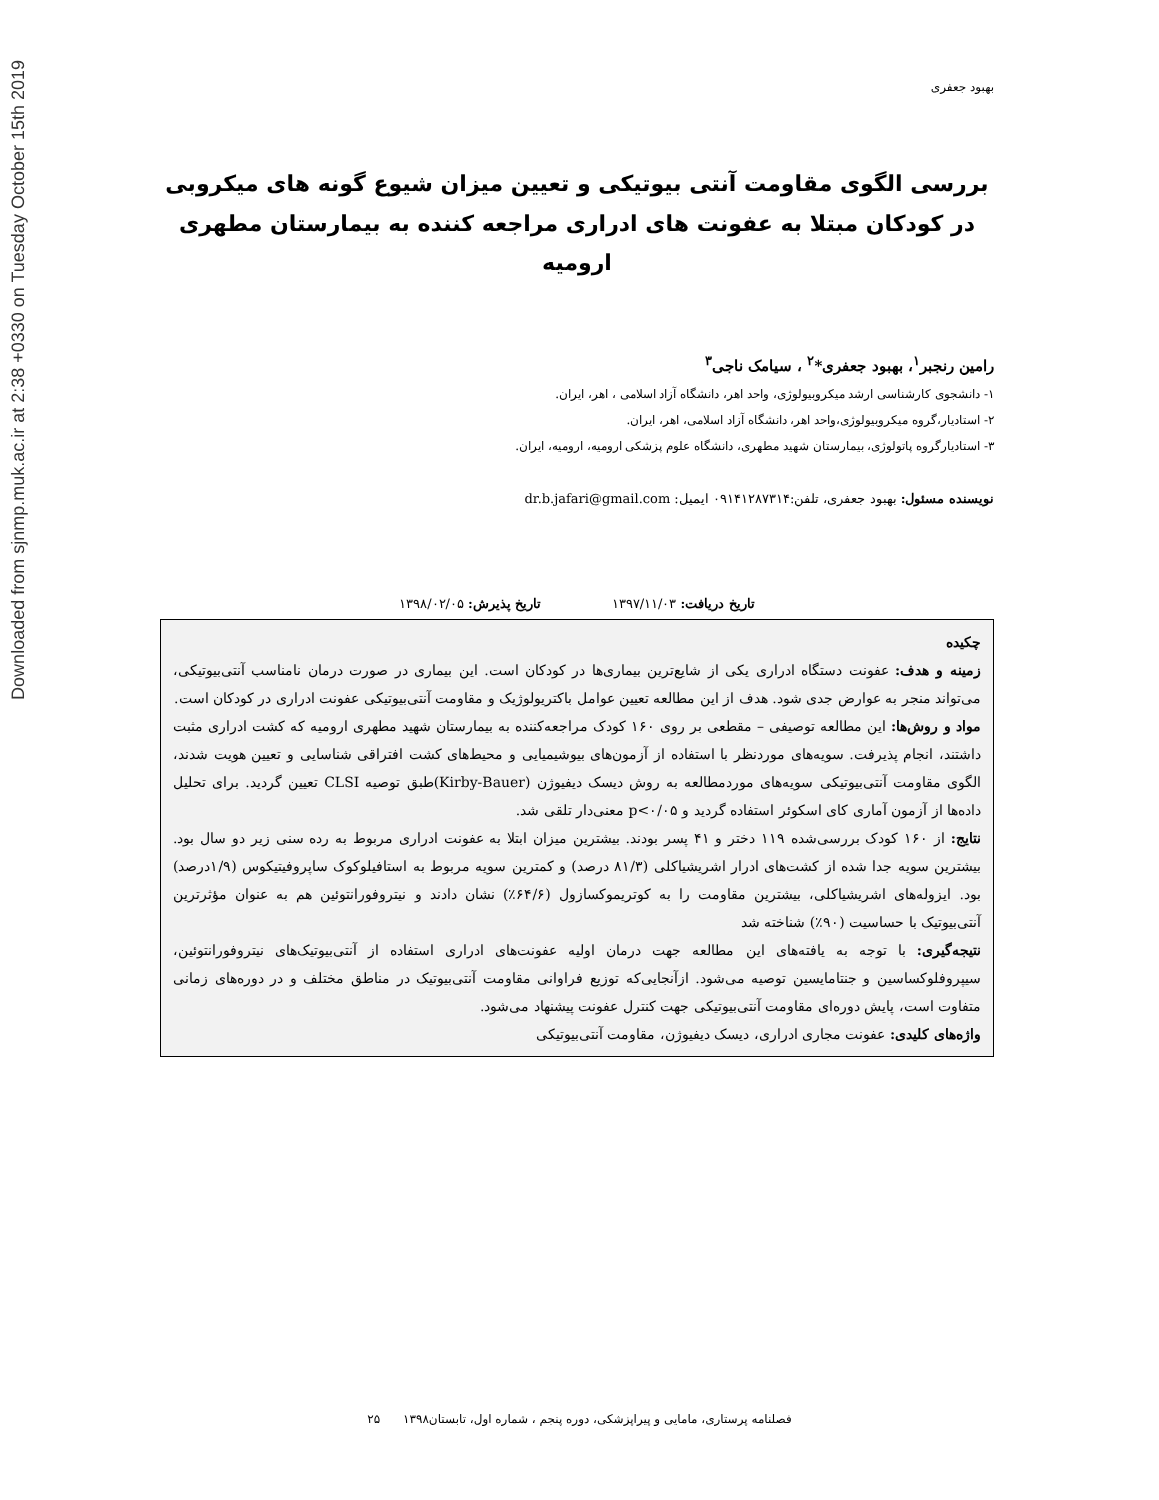Downloaded from sjnmp.muk.ac.ir at 2:38 +0330 on Tuesday October 15th 2019
بهبود جعفری
بررسی الگوی مقاومت آنتی بیوتیکی و تعیین میزان شیوع گونه های میکروبی در کودکان مبتلا به عفونت های ادراری مراجعه کننده به بیمارستان مطهری ارومیه
رامین رنجبر<sup>۱</sup>، بهبود جعفری*<sup>۲</sup> ، سیامک ناجی<sup>۳</sup>
۱- دانشجوی کارشناسی ارشد میکروبیولوژی، واحد اهر، دانشگاه آزاد اسلامی ، اهر، ایران.
۲- استادیار،گروه میکروبیولوژی،واحد اهر، دانشگاه آزاد اسلامی، اهر، ایران.
۳- استادیارگروه پاتولوژی، بیمارستان شهید مطهری، دانشگاه علوم پزشکی ارومیه، ارومیه، ایران.
نویسنده مسئول: بهبود جعفری، تلفن:۰۹۱۴۱۲۸۷۳۱۴ ایمیل: dr.b.jafari@gmail.com
تاریخ دریافت: ۱۳۹۷/۱۱/۰۳ تاریخ پذیرش: ۱۳۹۸/۰۲/۰۵
چکیده
زمینه و هدف: عفونت دستگاه ادراری یکی از شایع‌ترین بیماری‌ها در کودکان است. این بیماری در صورت درمان نامناسب آنتی‌بیوتیکی، می‌تواند منجر به عوارض جدی شود. هدف از این مطالعه تعیین عوامل باکتریولوژیک و مقاومت آنتی‌بیوتیکی عفونت ادراری در کودکان است.
مواد و روش‌ها: این مطالعه توصیفی – مقطعی بر روی ۱۶۰ کودک مراجعه‌کننده به بیمارستان شهید مطهری ارومیه که کشت ادراری مثبت داشتند، انجام پذیرفت. سویه‌های موردنظر با استفاده از آزمون‌های بیوشیمیایی و محیط‌های کشت افتراقی شناسایی و تعیین هویت شدند، الگوی مقاومت آنتی‌بیوتیکی سویه‌های موردمطالعه به روش دیسک دیفیوژن (Kirby-Bauer)طبق توصیه CLSI تعیین گردید. برای تحلیل داده‌ها از آزمون آماری کای اسکوئر استفاده گردید و p<۰/۰۵ معنی‌دار تلقی شد.
نتایج: از ۱۶۰ کودک بررسی‌شده ۱۱۹ دختر و ۴۱ پسر بودند. بیشترین میزان ابتلا به عفونت ادراری مربوط به رده سنی زیر دو سال بود. بیشترین سویه جدا شده از کشت‌های ادرار اشریشیاکلی (۸۱/۳ درصد) و کمترین سویه مربوط به استافیلوکوک ساپروفیتیکوس (۱/۹درصد) بود. ایزوله‌های اشریشیاکلی، بیشترین مقاومت را به کوتریموکسازول (۶۴/۶٪) نشان دادند و نیتروفورانتوئین هم به عنوان مؤثرترین آنتی‌بیوتیک با حساسیت (۹۰٪) شناخته شد
نتیجه‌گیری: با توجه به یافته‌های این مطالعه جهت درمان اولیه عفونت‌های ادراری استفاده از آنتی‌بیوتیک‌های نیتروفورانتوئین، سیپروفلوکساسین و جنتامایسین توصیه می‌شود. ازآنجایی‌که توزیع فراوانی مقاومت آنتی‌بیوتیک در مناطق مختلف و در دوره‌های زمانی متفاوت است، پایش دوره‌ای مقاومت آنتی‌بیوتیکی جهت کنترل عفونت پیشنهاد می‌شود.
واژه‌های کلیدی: عفونت مجاری ادراری، دیسک دیفیوژن، مقاومت آنتی‌بیوتیکی
فصلنامه پرستاری، مامایی و پیراپزشکی، دوره پنجم ، شماره اول، تابستان۱۳۹۸ ۲۵